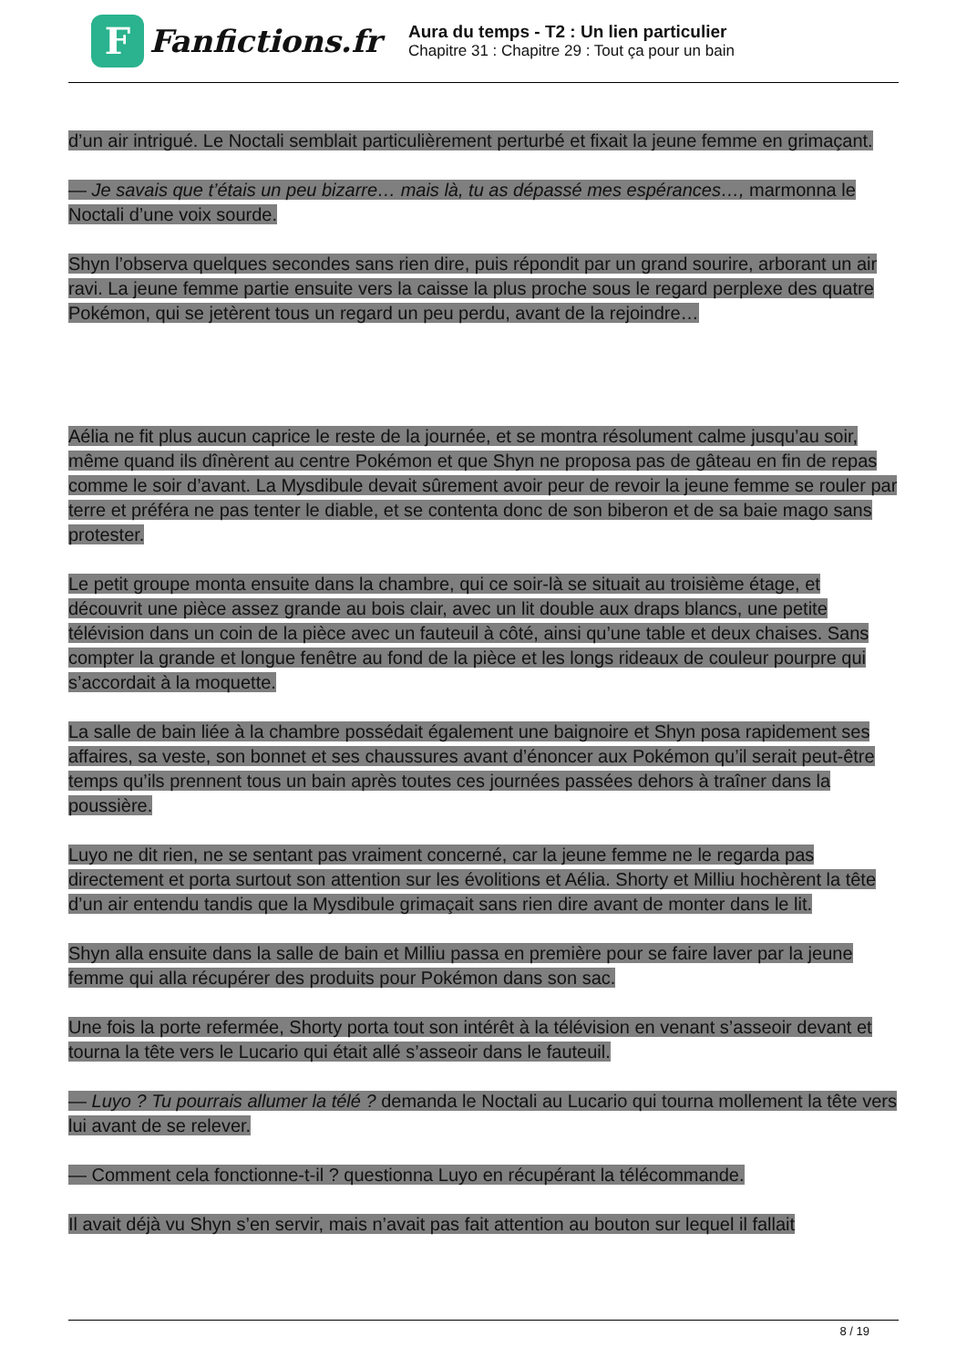F
Fanfictions.fr
Aura du temps - T2 : Un lien particulier
Chapitre 31 : Chapitre 29 : Tout ça pour un bain
d’un air intrigué. Le Noctali semblait particulièrement perturbé et fixait la jeune femme en grimaçant.
— Je savais que t’étais un peu bizarre… mais là, tu as dépassé mes espérances…, marmonna le Noctali d’une voix sourde.
Shyn l’observa quelques secondes sans rien dire, puis répondit par un grand sourire, arborant un air ravi. La jeune femme partie ensuite vers la caisse la plus proche sous le regard perplexe des quatre Pokémon, qui se jetèrent tous un regard un peu perdu, avant de la rejoindre…
Aélia ne fit plus aucun caprice le reste de la journée, et se montra résolument calme jusqu’au soir, même quand ils dînèrent au centre Pokémon et que Shyn ne proposa pas de gâteau en fin de repas comme le soir d’avant. La Mysdibule devait sûrement avoir peur de revoir la jeune femme se rouler par terre et préféra ne pas tenter le diable, et se contenta donc de son biberon et de sa baie mago sans protester.
Le petit groupe monta ensuite dans la chambre, qui ce soir-là se situait au troisième étage, et découvrit une pièce assez grande au bois clair, avec un lit double aux draps blancs, une petite télévision dans un coin de la pièce avec un fauteuil à côté, ainsi qu’une table et deux chaises. Sans compter la grande et longue fenêtre au fond de la pièce et les longs rideaux de couleur pourpre qui s’accordait à la moquette.
La salle de bain liée à la chambre possédait également une baignoire et Shyn posa rapidement ses affaires, sa veste, son bonnet et ses chaussures avant d’énoncer aux Pokémon qu’il serait peut-être temps qu’ils prennent tous un bain après toutes ces journées passées dehors à traîner dans la poussière.
Luyo ne dit rien, ne se sentant pas vraiment concerné, car la jeune femme ne le regarda pas directement et porta surtout son attention sur les évolitions et Aélia. Shorty et Milliu hochèrent la tête d’un air entendu tandis que la Mysdibule grimaçait sans rien dire avant de monter dans le lit.
Shyn alla ensuite dans la salle de bain et Milliu passa en première pour se faire laver par la jeune femme qui alla récupérer des produits pour Pokémon dans son sac.
Une fois la porte refermée, Shorty porta tout son intérêt à la télévision en venant s’asseoir devant et tourna la tête vers le Lucario qui était allé s’asseoir dans le fauteuil.
— Luyo ? Tu pourrais allumer la télé ? demanda le Noctali au Lucario qui tourna mollement la tête vers lui avant de se relever.
— Comment cela fonctionne-t-il ? questionna Luyo en récupérant la télécommande.
Il avait déjà vu Shyn s’en servir, mais n’avait pas fait attention au bouton sur lequel il fallait
8 / 19